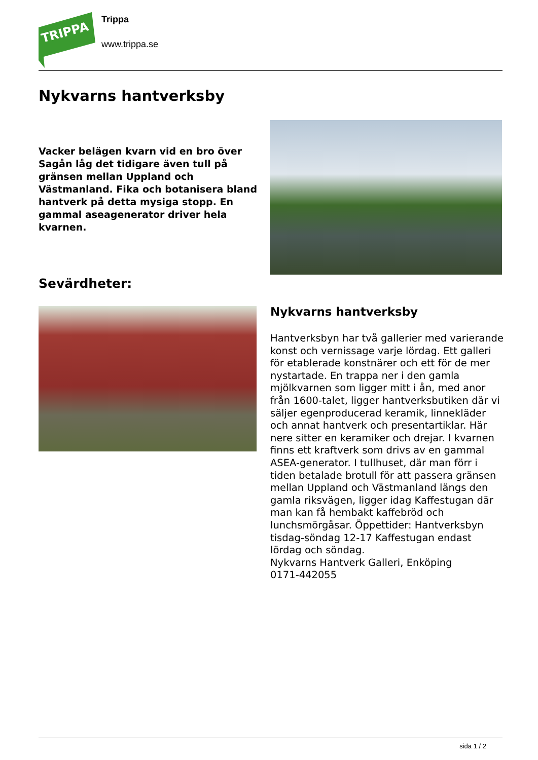TRIPPA
Trippa
www.trippa.se
Nykvarns hantverksby
Vacker belägen kvarn vid en bro över Sagån låg det tidigare även tull på gränsen mellan Uppland och Västmanland. Fika och botanisera bland hantverk på detta mysiga stopp. En gammal aseagenerator driver hela kvarnen.
Sevärdheter:
Nykvarns hantverksby
Hantverksbyn har två gallerier med varierande konst och vernissage varje lördag. Ett galleri för etablerade konstnärer och ett för de mer nystartade. En trappa ner i den gamla mjölkvarnen som ligger mitt i ån, med anor från 1600-talet, ligger hantverksbutiken där vi säljer egenproducerad keramik, linnekläder och annat hantverk och presentartiklar. Här nere sitter en keramiker och drejar. I kvarnen finns ett kraftverk som drivs av en gammal ASEA-generator. I tullhuset, där man förr i tiden betalade brotull för att passera gränsen mellan Uppland och Västmanland längs den gamla riksvägen, ligger idag Kaffestugan där man kan få hembakt kaffebröd och lunchsmörgåsar. Öppettider: Hantverksbyn tisdag-söndag 12-17 Kaffestugan endast lördag och söndag.
Nykvarns Hantverk Galleri, Enköping
0171-442055
sida 1 / 2